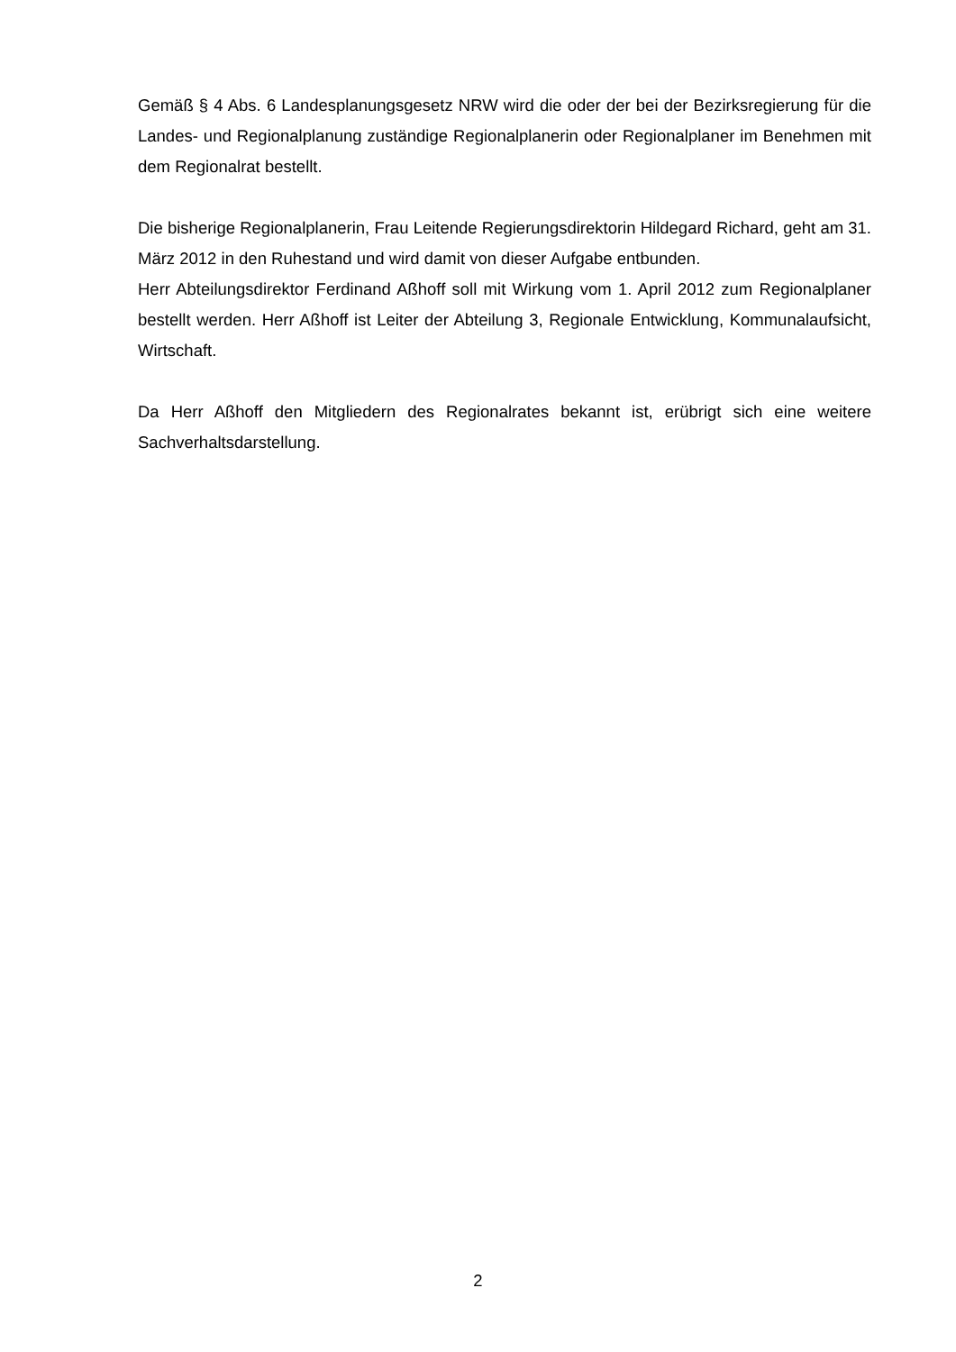Gemäß § 4 Abs. 6 Landesplanungsgesetz NRW wird die oder der bei der Bezirksregierung für die Landes- und Regionalplanung zuständige Regionalplanerin oder Regionalplaner im Benehmen mit dem Regionalrat bestellt.
Die bisherige Regionalplanerin, Frau Leitende Regierungsdirektorin Hildegard Richard, geht am 31. März 2012 in den Ruhestand und wird damit von dieser Aufgabe entbunden.
Herr Abteilungsdirektor Ferdinand Aßhoff soll mit Wirkung vom 1. April 2012 zum Regional­planer bestellt werden. Herr Aßhoff ist Leiter der Abteilung 3, Regionale Entwicklung, Kom­munalaufsicht, Wirtschaft.
Da Herr Aßhoff den Mitgliedern des Regionalrates bekannt ist, erübrigt sich eine weitere Sachverhaltsdarstellung.
2